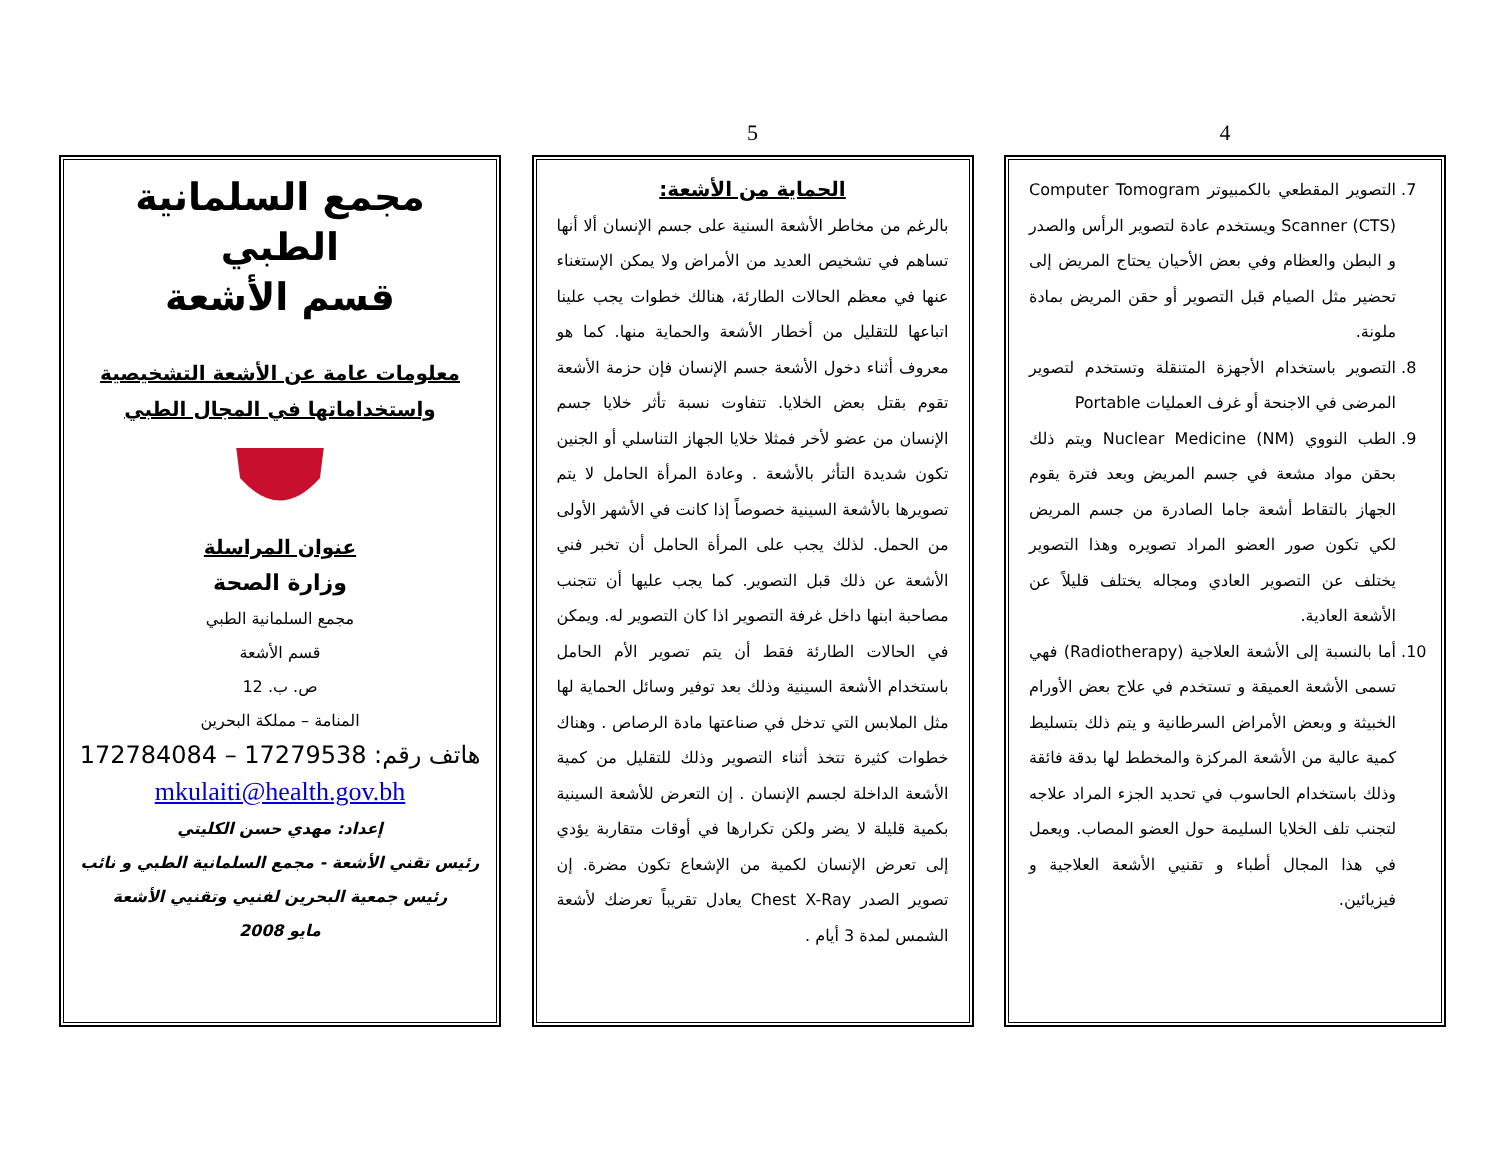4
7. التصوير المقطعي بالكمبيوتر Computer Tomogram Scanner (CTS) ويستخدم عادة لتصوير الرأس والصدر و البطن والعظام وفي بعض الأحيان يحتاج المريض إلى تحضير مثل الصيام قبل التصوير أو حقن المريض بمادة ملونة.
8. التصوير باستخدام الأجهزة المتنقلة وتستخدم لتصوير المرضى في الاجنحة أو غرف العمليات Portable
9. الطب النووي Nuclear Medicine (NM) ويتم ذلك بحقن مواد مشعة في جسم المريض وبعد فترة يقوم الجهاز بالتقاط أشعة جاما الصادرة من جسم المريض لكي تكون صور العضو المراد تصويره وهذا التصوير يختلف عن التصوير العادي ومجاله يختلف قليلاً عن الأشعة العادية.
10. أما بالنسبة إلى الأشعة العلاجية (Radiotherapy) فهي تسمى الأشعة العميقة و تستخدم في علاج بعض الأورام الخبيثة و وبعض الأمراض السرطانية و يتم ذلك بتسليط كمية عالية من الأشعة المركزة والمخطط لها بدقة فائقة وذلك باستخدام الحاسوب في تحديد الجزء المراد علاجه لتجنب تلف الخلايا السليمة حول العضو المصاب. ويعمل في هذا المجال أطباء و تقنيي الأشعة العلاجية و فيزيائين.
5
الحماية من الأشعة:
بالرغم من مخاطر الأشعة السنية على جسم الإنسان ألا أنها تساهم في تشخيص العديد من الأمراض ولا يمكن الإستغناء عنها في معظم الحالات الطارئة، هنالك خطوات يجب علينا اتباعها للتقليل من أخطار الأشعة والحماية منها. كما هو معروف أثناء دخول الأشعة جسم الإنسان فإن حزمة الأشعة تقوم بقتل بعض الخلايا. تتفاوت نسبة تأثر خلايا جسم الإنسان من عضو لأخر فمثلا خلايا الجهاز التناسلي أو الجنين تكون شديدة التأثر بالأشعة . وعادة المرأة الحامل لا يتم تصويرها بالأشعة السينية خصوصاً إذا كانت في الأشهر الأولى من الحمل. لذلك يجب على المرأة الحامل أن تخبر فني الأشعة عن ذلك قبل التصوير. كما يجب عليها أن تتجنب مصاحبة ابنها داخل غرفة التصوير اذا كان التصوير له. ويمكن في الحالات الطارئة فقط أن يتم تصوير الأم الحامل باستخدام الأشعة السينية وذلك بعد توفير وسائل الحماية لها مثل الملابس التي تدخل في صناعتها مادة الرصاص . وهناك خطوات كثيرة تتخذ أثناء التصوير وذلك للتقليل من كمية الأشعة الداخلة لجسم الإنسان . إن التعرض للأشعة السينية بكمية قليلة لا يضر ولكن تكرارها في أوقات متقاربة يؤدي إلى تعرض الإنسان لكمية من الإشعاع تكون مضرة. إن تصوير الصدر Chest X-Ray يعادل تقريباً تعرضك لأشعة الشمس لمدة 3 أيام .
مجمع السلمانية الطبي
قسم الأشعة
معلومات عامة عن الأشعة التشخيصية
واستخداماتها في المجال الطبي
عنوان المراسلة
وزارة الصحة
مجمع السلمانية الطبي
قسم الأشعة
ص. ب. 12
المنامة – مملكة البحرين
هاتف رقم: 17279538 – 172784084
mkulaiti@health.gov.bh
إعداد: مهدي حسن الكليتي
رئيس تقني الأشعة - مجمع السلمانية الطبي و نائب رئيس جمعية البحرين لفنيي وتقنيي الأشعة
مايو 2008